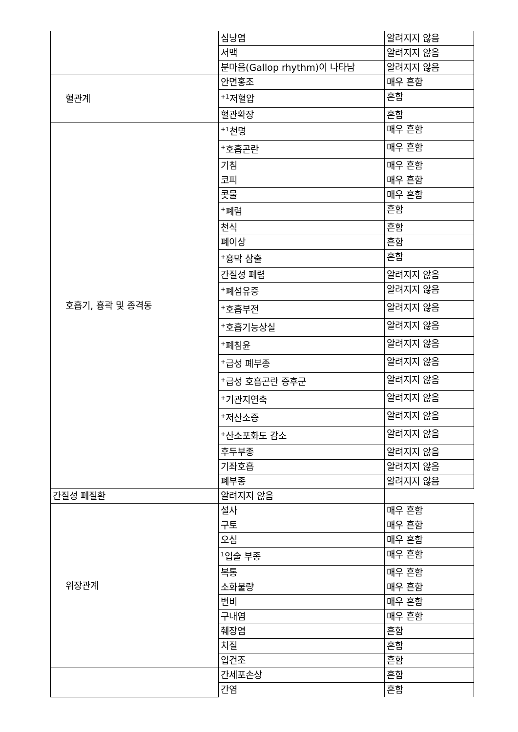| | 심낭염 | 알려지지 않음 |
| | 서맥 | 알려지지 않음 |
| | 분마음(Gallop rhythm)이 나타남 | 알려지지 않음 |
| 혈관계 | 안면홍조 | 매우 흔함 |
| | <sup>+1</sup>저혈압 | 흔함 |
| | 혈관확장 | 흔함 |
| 호흡기, 흉곽 및 종격동 | <sup>+1</sup>천명 | 매우 흔함 |
| | <sup>+</sup>호흡곤란 | 매우 흔함 |
| | 기침 | 매우 흔함 |
| | 코피 | 매우 흔함 |
| | 콧물 | 매우 흔함 |
| | <sup>+</sup>폐렴 | 흔함 |
| | 천식 | 흔함 |
| | 폐이상 | 흔함 |
| | <sup>+</sup>흉막 삼출 | 흔함 |
| | 간질성 폐렴 | 알려지지 않음 |
| | <sup>+</sup>폐섬유증 | 알려지지 않음 |
| | <sup>+</sup>호흡부전 | 알려지지 않음 |
| | <sup>+</sup>호흡기능상실 | 알려지지 않음 |
| | <sup>+</sup>폐침윤 | 알려지지 않음 |
| | <sup>+</sup>급성 폐부종 | 알려지지 않음 |
| | <sup>+</sup>급성 호흡곤란 증후군 | 알려지지 않음 |
| | <sup>+</sup>기관지연축 | 알려지지 않음 |
| | <sup>+</sup>저산소증 | 알려지지 않음 |
| | <sup>+</sup>산소포화도 감소 | 알려지지 않음 |
| | 후두부종 | 알려지지 않음 |
| | 기좌호흡 | 알려지지 않음 |
| | 폐부종 | 알려지지 않음 |
| 간질성 폐질환 | 알려지지 않음 | |
| 위장관계 | 설사 | 매우 흔함 |
| | 구토 | 매우 흔함 |
| | 오심 | 매우 흔함 |
| | <sup>1</sup> 입술 부종 | 매우 흔함 |
| | 복통 | 매우 흔함 |
| | 소화불량 | 매우 흔함 |
| | 변비 | 매우 흔함 |
| | 구내염 | 매우 흔함 |
| | 췌장염 | 흔함 |
| | 치질 | 흔함 |
| | 입건조 | 흔함 |
| | 간세포손상 | 흔함 |
| | 간염 | 흔함 |